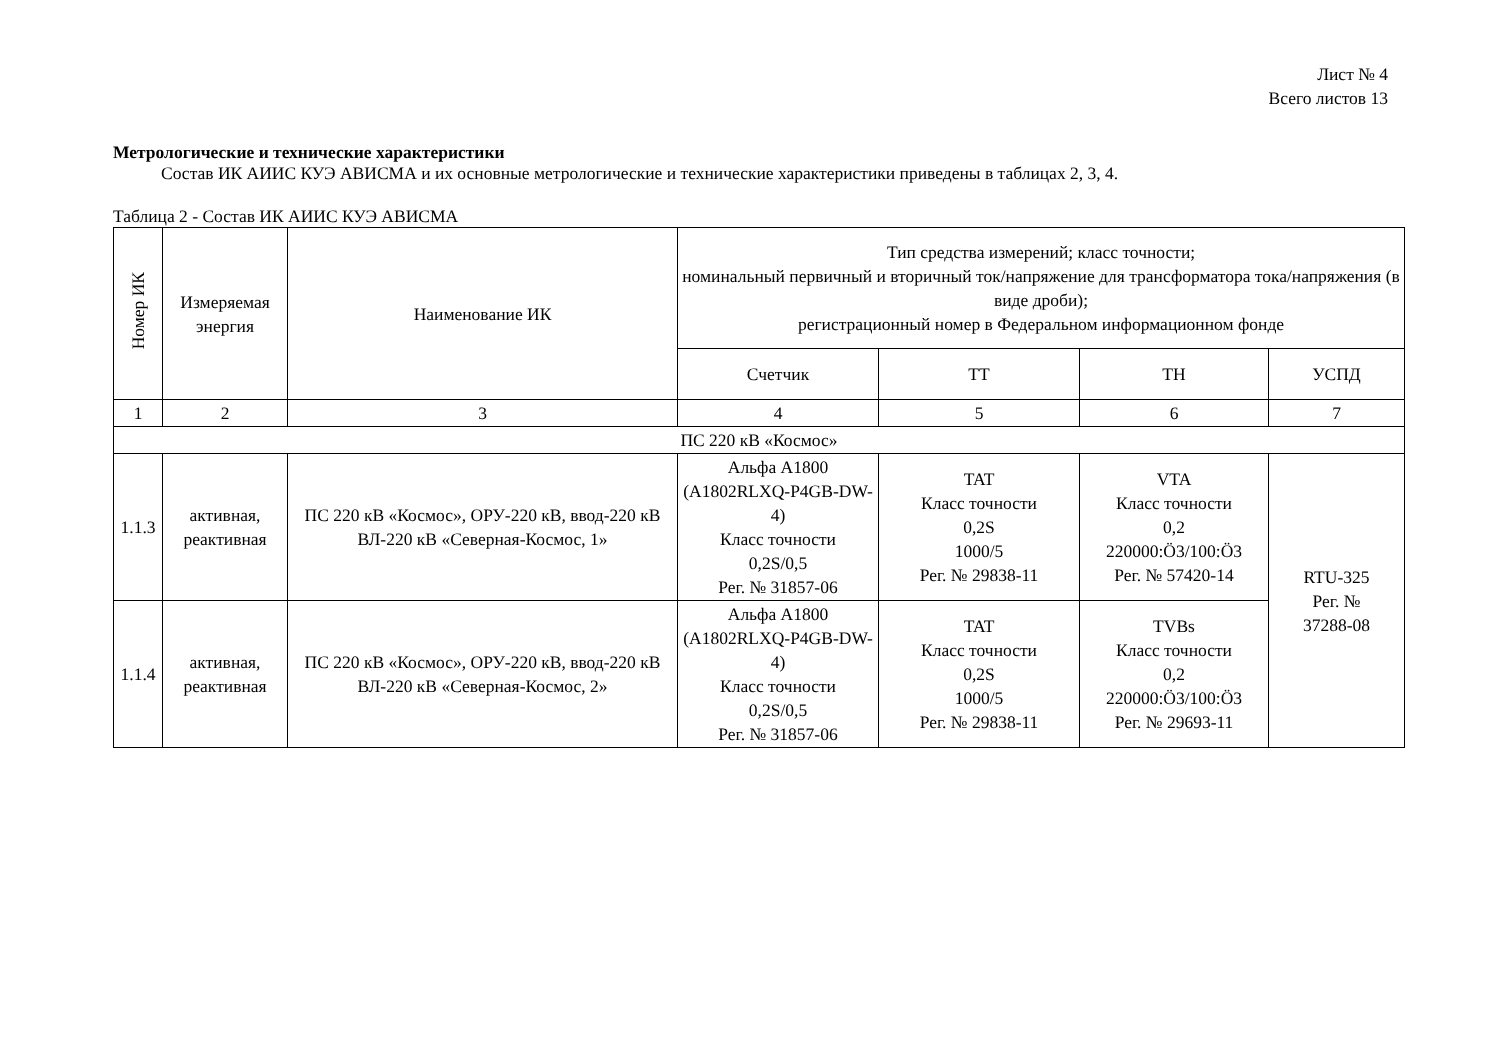Лист № 4
Всего листов 13
Метрологические и технические характеристики
Состав ИК АИИС КУЭ АВИСМА и их основные метрологические и технические характеристики приведены в таблицах 2, 3, 4.
Таблица 2 - Состав ИК АИИС КУЭ АВИСМА
| Номер ИК | Измеряемая энергия | Наименование ИК | Тип средства измерений; класс точности; номинальный первичный и вторичный ток/напряжение для трансформатора тока/напряжения (в виде дроби); регистрационный номер в Федеральном информационном фонде | | | |
| --- | --- | --- | --- | --- | --- | --- |
| | | | Счетчик | ТТ | ТН | УСПД |
| 1 | 2 | 3 | 4 | 5 | 6 | 7 |
| ПС 220 кВ «Космос» | | | | | | |
| 1.1.3 | активная, реактивная | ПС 220 кВ «Космос», ОРУ-220 кВ, ввод-220 кВ ВЛ-220 кВ «Северная-Космос, 1» | Альфа А1800 (A1802RLXQ-P4GB-DW-4) Класс точности 0,2S/0,5 Рег. № 31857-06 | TAT Класс точности 0,2S 1000/5 Рег. № 29838-11 | VTA Класс точности 0,2 220000:Ö3/100:Ö3 Рег. № 57420-14 | RTU-325 Рег. № 37288-08 |
| 1.1.4 | активная, реактивная | ПС 220 кВ «Космос», ОРУ-220 кВ, ввод-220 кВ ВЛ-220 кВ «Северная-Космос, 2» | Альфа А1800 (A1802RLXQ-P4GB-DW-4) Класс точности 0,2S/0,5 Рег. № 31857-06 | TAT Класс точности 0,2S 1000/5 Рег. № 29838-11 | TVBs Класс точности 0,2 220000:Ö3/100:Ö3 Рег. № 29693-11 | |